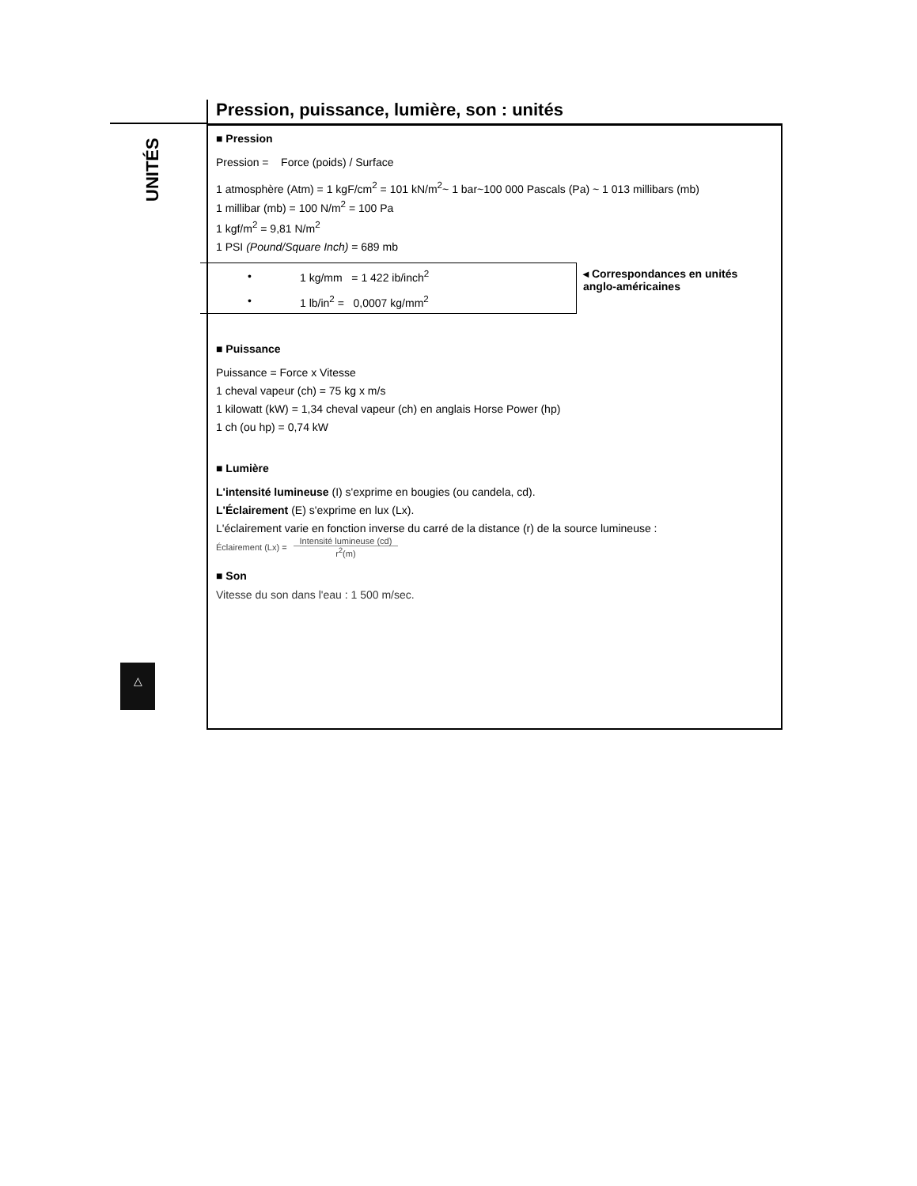UNITÉS
Pression, puissance, lumière, son : unités
■ Pression
Pression = Force (poids) / Surface
1 atmosphère (Atm) = 1 kgF/cm<sup>2</sup> = 101 kN/m<sup>2</sup>~ 1 bar~100 000 Pascals (Pa) ~ 1 013 millibars (mb)
1 millibar (mb) = 100 N/m<sup>2</sup> = 100 Pa
1 kgf/m<sup>2</sup> = 9,81 N/m<sup>2</sup>
1 PSI (Pound/Square Inch) = 689 mb
| • | 1 kg/mm = 1 422 ib/inch<sup>2</sup> |
| • | 1 lb/in<sup>2</sup> = 0,0007 kg/mm<sup>2</sup> |
◂ Correspondances en unités anglo-américaines
■ Puissance
Puissance = Force x Vitesse
1 cheval vapeur (ch) = 75 kg x m/s
1 kilowatt (kW) = 1,34 cheval vapeur (ch) en anglais Horse Power (hp)
1 ch (ou hp) = 0,74 kW
■ Lumière
L'intensité lumineuse (I) s'exprime en bougies (ou candela, cd).
L'Éclairement (E) s'exprime en lux (Lx).
L'éclairement varie en fonction inverse du carré de la distance (r) de la source lumineuse :
Éclairement (Lx) = Intensité lumineuse (cd) r<sup>2</sup>(m)
■ Son
Vitesse du son dans l'eau : 1 500 m/sec.
△